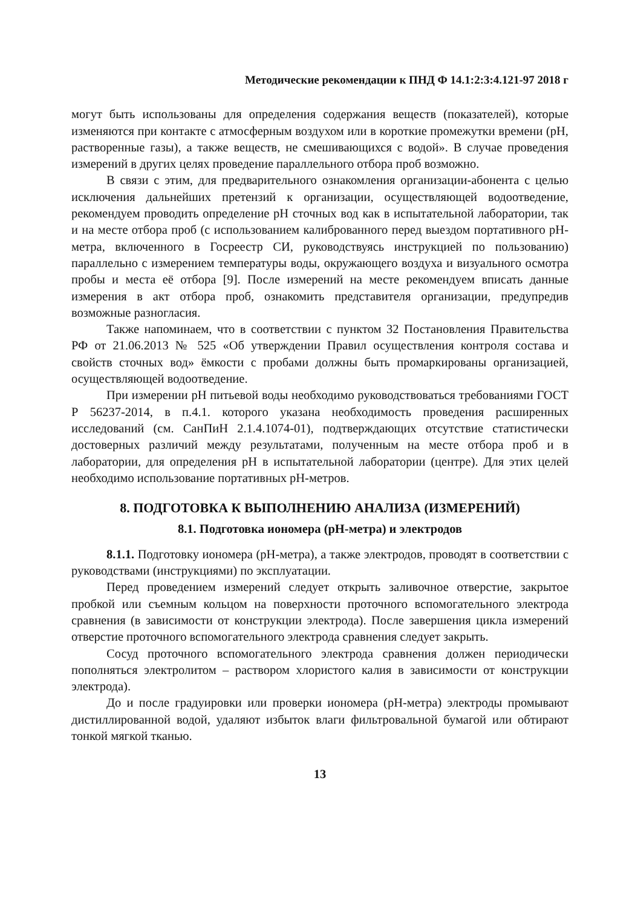Методические рекомендации к ПНД Ф 14.1:2:3:4.121-97 2018 г
могут быть использованы для определения содержания веществ (показателей), которые изменяются при контакте с атмосферным воздухом или в короткие промежутки времени (pH, растворенные газы), а также веществ, не смешивающихся с водой». В случае проведения измерений в других целях проведение параллельного отбора проб возможно.
В связи с этим, для предварительного ознакомления организации-абонента с целью исключения дальнейших претензий к организации, осуществляющей водоотведение, рекомендуем проводить определение pH сточных вод как в испытательной лаборатории, так и на месте отбора проб (с использованием калиброванного перед выездом портативного pH-метра, включенного в Госреестр СИ, руководствуясь инструкцией по пользованию) параллельно с измерением температуры воды, окружающего воздуха и визуального осмотра пробы и места её отбора [9]. После измерений на месте рекомендуем вписать данные измерения в акт отбора проб, ознакомить представителя организации, предупредив возможные разногласия.
Также напоминаем, что в соответствии с пунктом 32 Постановления Правительства РФ от 21.06.2013 № 525 «Об утверждении Правил осуществления контроля состава и свойств сточных вод» ёмкости с пробами должны быть промаркированы организацией, осуществляющей водоотведение.
При измерении pH питьевой воды необходимо руководствоваться требованиями ГОСТ Р 56237-2014, в п.4.1. которого указана необходимость проведения расширенных исследований (см. СанПиН 2.1.4.1074-01), подтверждающих отсутствие статистически достоверных различий между результатами, полученным на месте отбора проб и в лаборатории, для определения pH в испытательной лаборатории (центре). Для этих целей необходимо использование портативных pH-метров.
8. ПОДГОТОВКА К ВЫПОЛНЕНИЮ АНАЛИЗА (ИЗМЕРЕНИЙ)
8.1. Подготовка иономера (pH-метра) и электродов
8.1.1. Подготовку иономера (pH-метра), а также электродов, проводят в соответствии с руководствами (инструкциями) по эксплуатации.
Перед проведением измерений следует открыть заливочное отверстие, закрытое пробкой или съемным кольцом на поверхности проточного вспомогательного электрода сравнения (в зависимости от конструкции электрода). После завершения цикла измерений отверстие проточного вспомогательного электрода сравнения следует закрыть.
Сосуд проточного вспомогательного электрода сравнения должен периодически пополняться электролитом – раствором хлористого калия в зависимости от конструкции электрода).
До и после градуировки или проверки иономера (pH-метра) электроды промывают дистиллированной водой, удаляют избыток влаги фильтровальной бумагой или обтирают тонкой мягкой тканью.
13